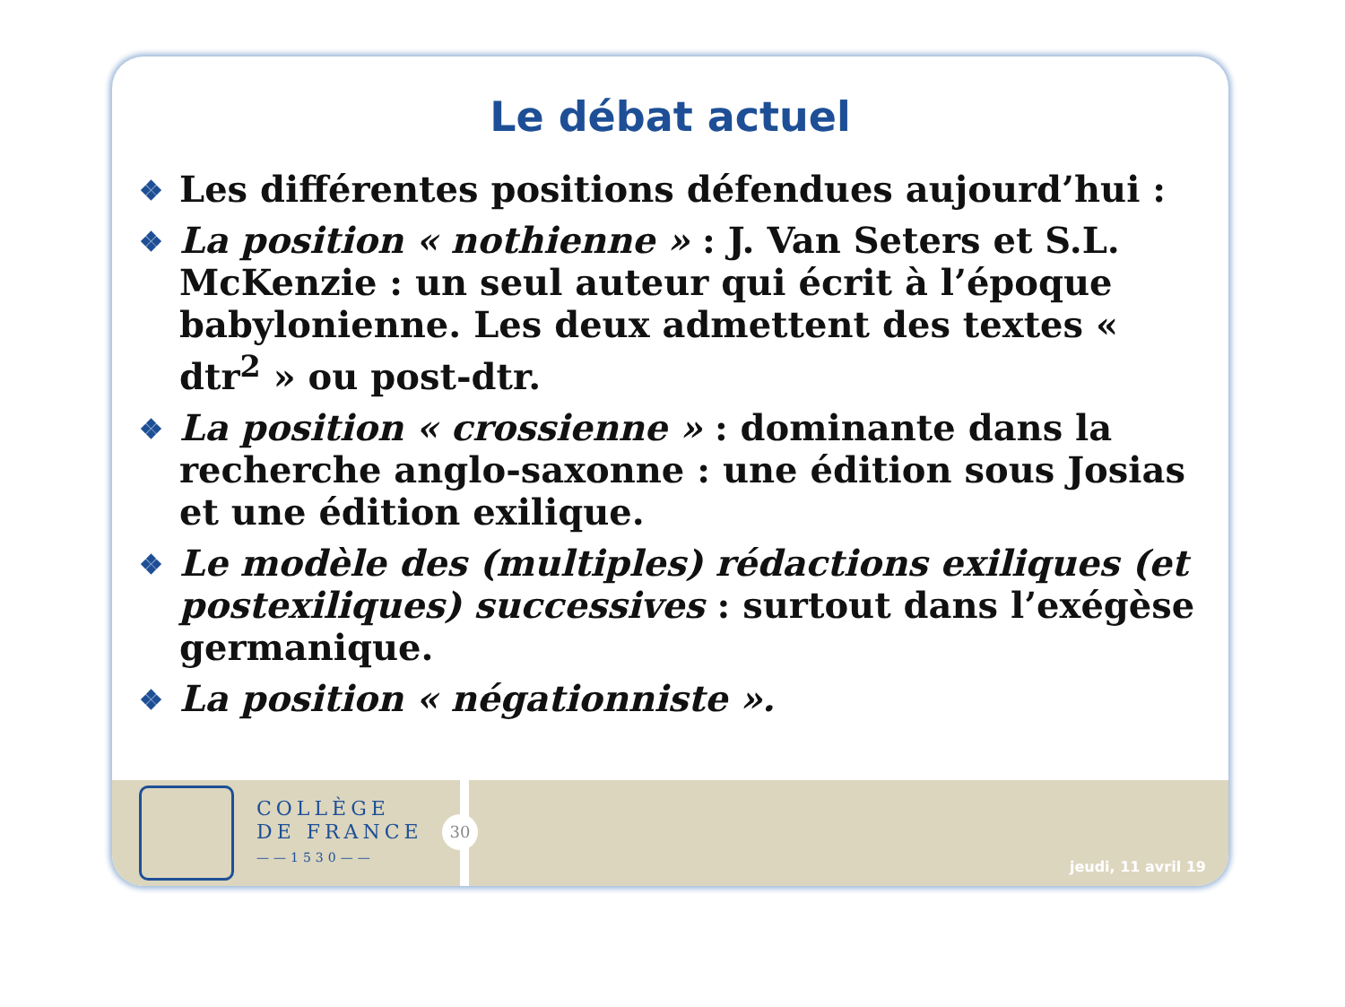Le débat actuel
❖ Les différentes positions défendues aujourd’hui :
❖ La position « nothienne » : J. Van Seters et S.L. McKenzie : un seul auteur qui écrit à l’époque babylonienne. Les deux admettent des textes « dtr<sup>2</sup> » ou post-dtr.
❖ La position « crossienne » : dominante dans la recherche anglo-saxonne : une édition sous Josias et une édition exilique.
❖ Le modèle des (multiples) rédactions exiliques (et postexiliques) successives : surtout dans l’exégèse germanique.
❖ La position « négationniste ».
COLLÈGE
DE FRANCE
——1530——
30
jeudi, 11 avril 19